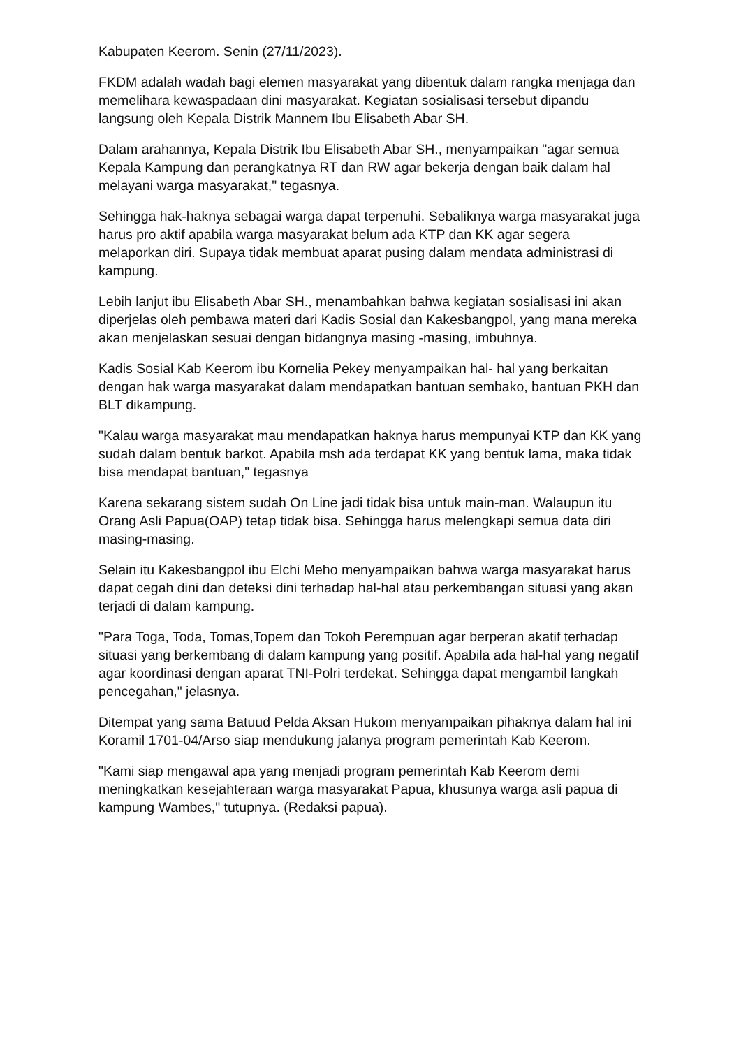Kabupaten Keerom. Senin (27/11/2023).
FKDM adalah wadah bagi elemen masyarakat yang dibentuk dalam rangka menjaga dan memelihara kewaspadaan dini masyarakat. Kegiatan sosialisasi tersebut dipandu langsung oleh Kepala Distrik Mannem Ibu Elisabeth Abar SH.
Dalam arahannya, Kepala Distrik Ibu Elisabeth Abar SH., menyampaikan "agar semua Kepala Kampung dan perangkatnya RT dan RW agar bekerja dengan baik dalam hal melayani warga masyarakat," tegasnya.
Sehingga hak-haknya sebagai warga dapat terpenuhi. Sebaliknya warga masyarakat juga harus pro aktif apabila warga masyarakat belum ada KTP dan KK agar segera melaporkan diri. Supaya tidak membuat aparat pusing dalam mendata administrasi di kampung.
Lebih lanjut ibu Elisabeth Abar SH., menambahkan bahwa kegiatan sosialisasi ini akan diperjelas oleh pembawa materi dari Kadis Sosial dan Kakesbangpol, yang mana mereka akan menjelaskan sesuai dengan bidangnya masing -masing, imbuhnya.
Kadis Sosial Kab Keerom ibu Kornelia Pekey menyampaikan hal- hal yang berkaitan dengan hak warga masyarakat dalam mendapatkan bantuan sembako, bantuan PKH dan BLT dikampung.
"Kalau warga masyarakat mau mendapatkan haknya harus mempunyai KTP dan KK yang sudah dalam bentuk barkot. Apabila msh ada terdapat KK yang bentuk lama, maka tidak bisa mendapat bantuan," tegasnya
Karena sekarang sistem sudah On Line jadi tidak bisa untuk main-man. Walaupun itu Orang Asli Papua(OAP) tetap tidak bisa. Sehingga harus melengkapi semua data diri masing-masing.
Selain itu Kakesbangpol ibu Elchi Meho menyampaikan bahwa warga masyarakat harus dapat cegah dini dan deteksi dini terhadap hal-hal atau perkembangan situasi yang akan terjadi di dalam kampung.
"Para Toga, Toda, Tomas,Topem dan Tokoh Perempuan agar berperan akatif terhadap situasi yang berkembang di dalam kampung yang positif. Apabila ada hal-hal yang negatif agar koordinasi dengan aparat TNI-Polri terdekat. Sehingga dapat mengambil langkah pencegahan," jelasnya.
Ditempat yang sama Batuud Pelda Aksan Hukom menyampaikan pihaknya dalam hal ini Koramil 1701-04/Arso siap mendukung jalanya program pemerintah Kab Keerom.
"Kami siap mengawal apa yang menjadi program pemerintah Kab Keerom demi meningkatkan kesejahteraan warga masyarakat Papua, khusunya warga asli papua di kampung Wambes," tutupnya. (Redaksi papua).